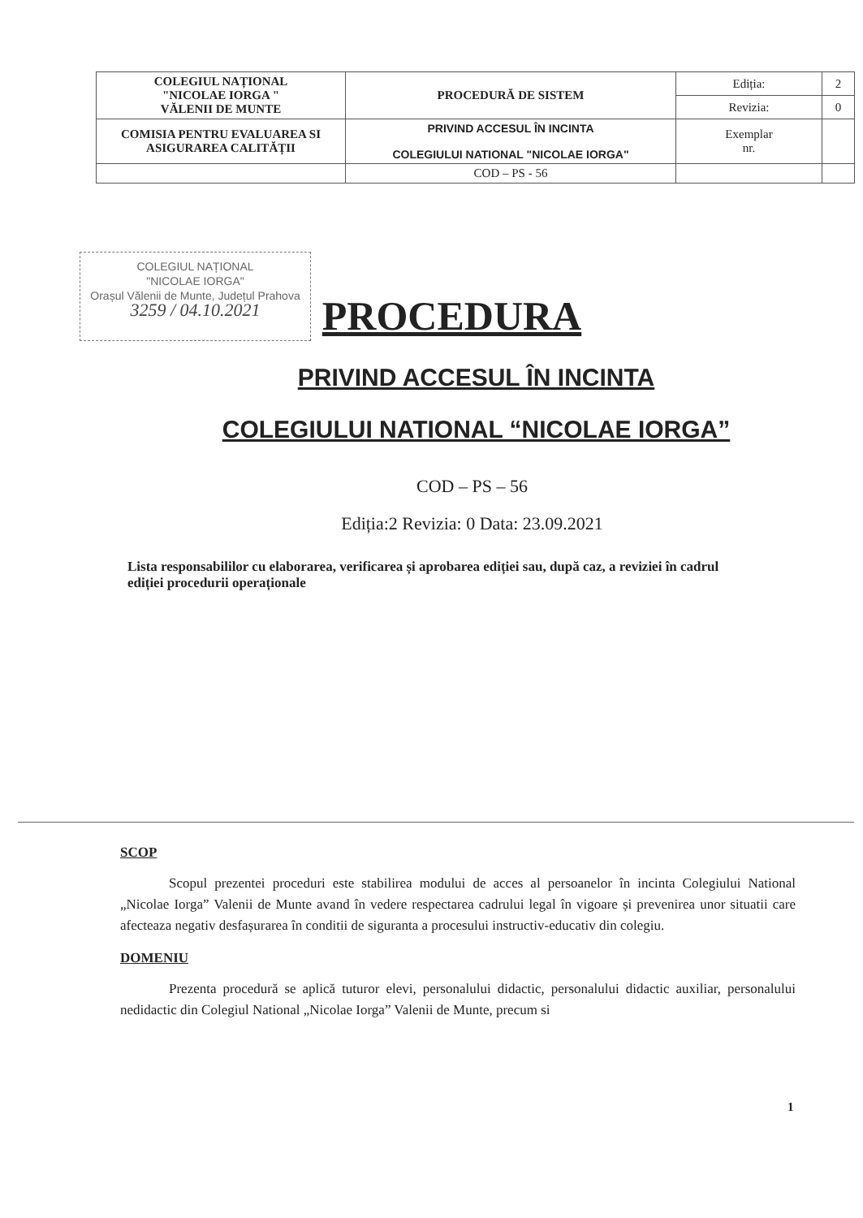| COLEGIUL NAȚIONAL "NICOLAE IORGA " VĂLENII DE MUNTE | PROCEDURĂ DE SISTEM | Ediția: | 2 |
| | | Revizia: | 0 |
| COMISIA PENTRU EVALUAREA SI ASIGURAREA CALITĂȚII | PRIVIND ACCESUL ÎN INCINTA COLEGIULUI NATIONAL "NICOLAE IORGA" | Exemplar nr. | |
| | COD – PS - 56 | | |
COLEGIUL NAȚIONAL
"NICOLAE IORGA"
Orașul Vălenii de Munte, Județul Prahova
3259 / 04.10.2021
PROCEDURA
PRIVIND ACCESUL ÎN INCINTA
COLEGIULUI NATIONAL “NICOLAE IORGA”
COD – PS – 56
Ediția:2 Revizia: 0 Data: 23.09.2021
Lista responsabililor cu elaborarea, verificarea și aprobarea ediției sau, după caz, a reviziei în cadrul ediției procedurii operaționale
SCOP
Scopul prezentei proceduri este stabilirea modului de acces al persoanelor în incinta Colegiului National „Nicolae Iorga” Valenii de Munte avand în vedere respectarea cadrului legal în vigoare și prevenirea unor situatii care afecteaza negativ desfașurarea în conditii de siguranta a procesului instructiv-educativ din colegiu.
DOMENIU
Prezenta procedură se aplică tuturor elevi, personalului didactic, personalului didactic auxiliar, personalului nedidactic din Colegiul National „Nicolae Iorga” Valenii de Munte, precum si
1